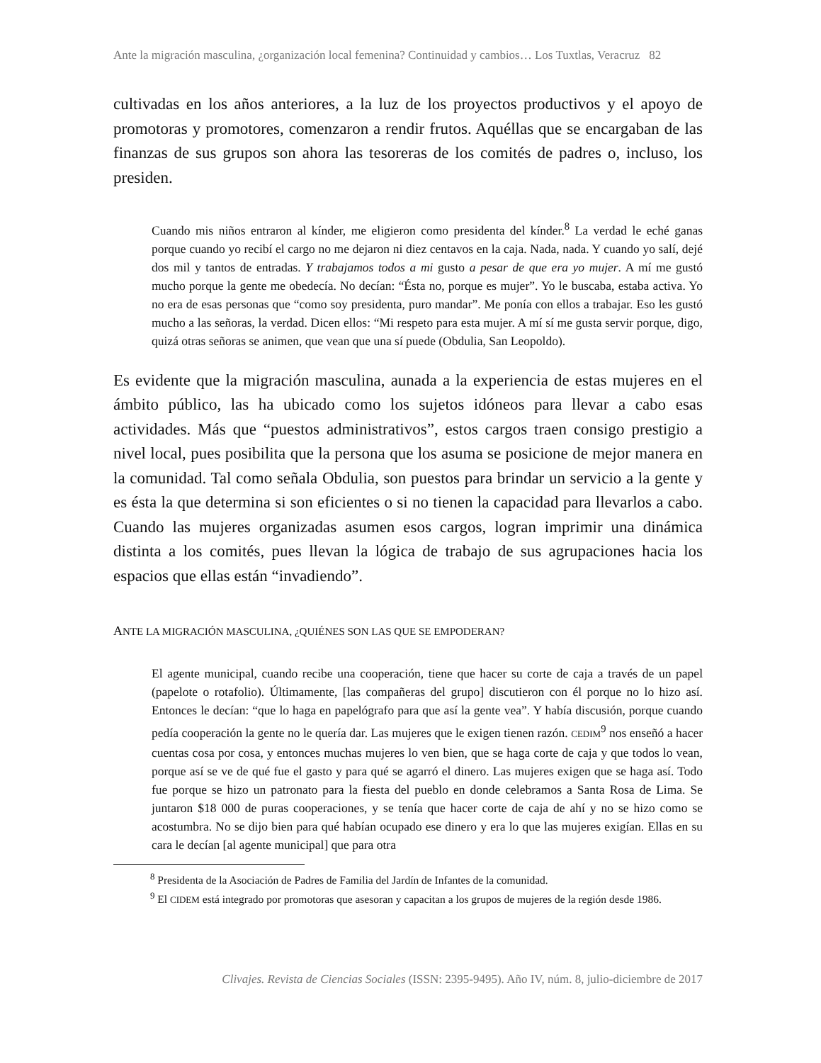Ante la migración masculina, ¿organización local femenina? Continuidad y cambios… Los Tuxtlas, Veracruz 82
cultivadas en los años anteriores, a la luz de los proyectos productivos y el apoyo de promotoras y promotores, comenzaron a rendir frutos. Aquéllas que se encargaban de las finanzas de sus grupos son ahora las tesoreras de los comités de padres o, incluso, los presiden.
Cuando mis niños entraron al kínder, me eligieron como presidenta del kínder.<sup>8</sup> La verdad le eché ganas porque cuando yo recibí el cargo no me dejaron ni diez centavos en la caja. Nada, nada. Y cuando yo salí, dejé dos mil y tantos de entradas. Y trabajamos todos a mi gusto a pesar de que era yo mujer. A mí me gustó mucho porque la gente me obedecía. No decían: “Ésta no, porque es mujer”. Yo le buscaba, estaba activa. Yo no era de esas personas que “como soy presidenta, puro mandar”. Me ponía con ellos a trabajar. Eso les gustó mucho a las señoras, la verdad. Dicen ellos: “Mi respeto para esta mujer. A mí sí me gusta servir porque, digo, quizá otras señoras se animen, que vean que una sí puede (Obdulia, San Leopoldo).
Es evidente que la migración masculina, aunada a la experiencia de estas mujeres en el ámbito público, las ha ubicado como los sujetos idóneos para llevar a cabo esas actividades. Más que “puestos administrativos”, estos cargos traen consigo prestigio a nivel local, pues posibilita que la persona que los asuma se posicione de mejor manera en la comunidad. Tal como señala Obdulia, son puestos para brindar un servicio a la gente y es ésta la que determina si son eficientes o si no tienen la capacidad para llevarlos a cabo. Cuando las mujeres organizadas asumen esos cargos, logran imprimir una dinámica distinta a los comités, pues llevan la lógica de trabajo de sus agrupaciones hacia los espacios que ellas están “invadiendo”.
ANTE LA MIGRACIÓN MASCULINA, ¿QUIÉNES SON LAS QUE SE EMPODERAN?
El agente municipal, cuando recibe una cooperación, tiene que hacer su corte de caja a través de un papel (papelote o rotafolio). Últimamente, [las compañeras del grupo] discutieron con él porque no lo hizo así. Entonces le decían: “que lo haga en papelógrafo para que así la gente vea”. Y había discusión, porque cuando pedía cooperación la gente no le quería dar. Las mujeres que le exigen tienen razón. CEDIM<sup>9</sup> nos enseñó a hacer cuentas cosa por cosa, y entonces muchas mujeres lo ven bien, que se haga corte de caja y que todos lo vean, porque así se ve de qué fue el gasto y para qué se agarró el dinero. Las mujeres exigen que se haga así. Todo fue porque se hizo un patronato para la fiesta del pueblo en donde celebramos a Santa Rosa de Lima. Se juntaron $18 000 de puras cooperaciones, y se tenía que hacer corte de caja de ahí y no se hizo como se acostumbra. No se dijo bien para qué habían ocupado ese dinero y era lo que las mujeres exigían. Ellas en su cara le decían [al agente municipal] que para otra
<sup>8</sup> Presidenta de la Asociación de Padres de Familia del Jardín de Infantes de la comunidad.
<sup>9</sup> El CIDEM está integrado por promotoras que asesoran y capacitan a los grupos de mujeres de la región desde 1986.
Clivajes. Revista de Ciencias Sociales (ISSN: 2395-9495). Año IV, núm. 8, julio-diciembre de 2017